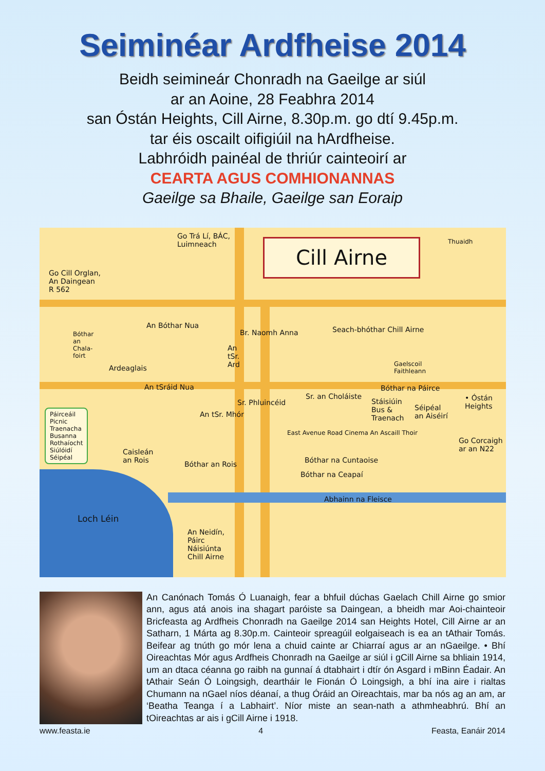Seiminéar Ardfheise 2014
Beidh seimineár Chonradh na Gaeilge ar siúl
ar an Aoine, 28 Feabhra 2014
san Óstán Heights, Cill Airne, 8.30p.m. go dtí 9.45p.m.
tar éis oscailt oifigiúil na hArdfheise.
Labhróidh painéal de thriúr cainteoirí ar
CEARTA AGUS COMHIONANNAS
Gaeilge sa Bhaile, Gaeilge san Eoraip
Cill Airne
Go Trá Lí, BÁC,
Luimneach
Thuaidh
Go Cill Orglan,
An Daingean
R 562
An Bóthar Nua
Br. Naomh Anna Seach-bhóthar Chill Airne
Bóthar
an
Chala-
foirt
Ardeaglais
An
tSr.
Ard
Gaelscoil
Faithleann
An tSráid Nua
Sr. an Choláiste
Bóthar na Páirce
• Óstán
Heights
Sr. Phluincéid
An tSr. Mhór
Stáisiúin
Bus &
Traenach
Séipéal
an Aiséirí
Páirceáil
Picnic
Traenacha
Busanna
Rothaíocht
Siúlóidí
Séipéal
East Avenue Road Cinema An Ascaill Thoir
Go Corcaigh
ar an N22
Caisleán
an Rois
Bóthar na Cuntaoise
Bóthar an Rois
Bóthar na Ceapaí
Abhainn na Fleisce
Loch Léin
An Neidín,
Páirc
Náisiúnta
Chill Airne
An Canónach Tomás Ó Luanaigh, fear a bhfuil dúchas Gaelach Chill Airne go smior ann, agus atá anois ina shagart paróiste sa Daingean, a bheidh mar Aoi-chainteoir Bricfeasta ag Ardfheis Chonradh na Gaeilge 2014 san Heights Hotel, Cill Airne ar an Satharn, 1 Márta ag 8.30p.m. Cainteoir spreagúil eolgaiseach is ea an tAthair Tomás. Beifear ag tnúth go mór lena a chuid cainte ar Chiarraí agus ar an nGaeilge. • Bhí Oireachtas Mór agus Ardfheis Chonradh na Gaeilge ar siúl i gCill Airne sa bhliain 1914, um an dtaca céanna go raibh na gunnaí á dtabhairt i dtír ón Asgard i mBinn Éadair. An tAthair Seán Ó Loingsigh, deartháir le Fionán Ó Loingsigh, a bhí ina aire i rialtas Chumann na nGael níos déanaí, a thug Óráid an Oireachtais, mar ba nós ag an am, ar ‘Beatha Teanga í a Labhairt’. Níor miste an sean-nath a athmheabhrú. Bhí an tOireachtas ar ais i gCill Airne i 1918.
www.feasta.ie 4 Feasta, Eanáir 2014